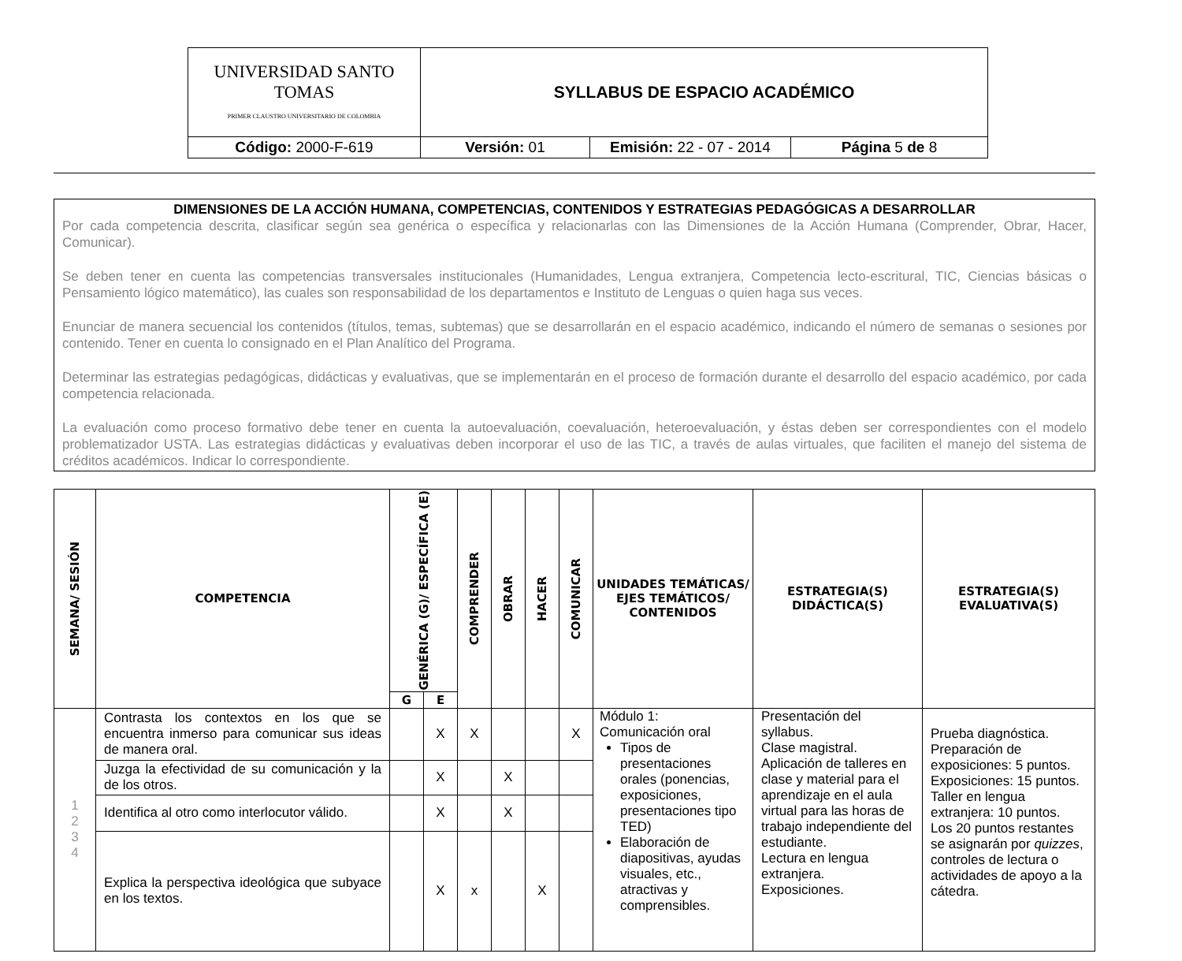| UNIVERSIDAD SANTO TOMAS PRIMER CLAUSTRO UNIVERSITARIO DE COLOMBIA | SYLLABUS DE ESPACIO ACADÉMICO | | |
| Código: 2000-F-619 | Versión: 01 | Emisión: 22 - 07 - 2014 | Página 5 de 8 |
DIMENSIONES DE LA ACCIÓN HUMANA, COMPETENCIAS, CONTENIDOS Y ESTRATEGIAS PEDAGÓGICAS A DESARROLLAR
Por cada competencia descrita, clasificar según sea genérica o específica y relacionarlas con las Dimensiones de la Acción Humana (Comprender, Obrar, Hacer, Comunicar).
Se deben tener en cuenta las competencias transversales institucionales (Humanidades, Lengua extranjera, Competencia lecto-escritural, TIC, Ciencias básicas o Pensamiento lógico matemático), las cuales son responsabilidad de los departamentos e Instituto de Lenguas o quien haga sus veces.
Enunciar de manera secuencial los contenidos (títulos, temas, subtemas) que se desarrollarán en el espacio académico, indicando el número de semanas o sesiones por contenido. Tener en cuenta lo consignado en el Plan Analítico del Programa.
Determinar las estrategias pedagógicas, didácticas y evaluativas, que se implementarán en el proceso de formación durante el desarrollo del espacio académico, por cada competencia relacionada.
La evaluación como proceso formativo debe tener en cuenta la autoevaluación, coevaluación, heteroevaluación, y éstas deben ser correspondientes con el modelo problematizador USTA. Las estrategias didácticas y evaluativas deben incorporar el uso de las TIC, a través de aulas virtuales, que faciliten el manejo del sistema de créditos académicos. Indicar lo correspondiente.
| SEMANA/ SESIÓN | COMPETENCIA | GENÉRICA (G)/ ESPECÍFICA (E) | | COMPRENDER | OBRAR | HACER | COMUNICAR | UNIDADES TEMÁTICAS/ EJES TEMÁTICOS/ CONTENIDOS | ESTRATEGIA(S) DIDÁCTICA(S) | ESTRATEGIA(S) EVALUATIVA(S) |
| --- | --- | --- | --- | --- | --- | --- | --- | --- | --- | --- |
| | | G | E | | | | | | | |
| 1 2 3 4 | Contrasta los contextos en los que se encuentra inmerso para comunicar sus ideas de manera oral. | | X | X | | | X | Módulo 1: Comunicación oral Tipos de presentaciones orales (ponencias, exposiciones, presentaciones tipo TED) Elaboración de diapositivas, ayudas visuales, etc., atractivas y comprensibles. | Presentación del syllabus. Clase magistral. Aplicación de talleres en clase y material para el aprendizaje en el aula virtual para las horas de trabajo independiente del estudiante. Lectura en lengua extranjera. Exposiciones. | Prueba diagnóstica. Preparación de exposiciones: 5 puntos. Exposiciones: 15 puntos. Taller en lengua extranjera: 10 puntos. Los 20 puntos restantes se asignarán por quizzes , controles de lectura o actividades de apoyo a la cátedra. |
| | Juzga la efectividad de su comunicación y la de los otros. | | X | | X | | | | | |
| | Identifica al otro como interlocutor válido. | | X | | X | | | | | |
| | Explica la perspectiva ideológica que subyace en los textos. | | X | x | | X | | | | |